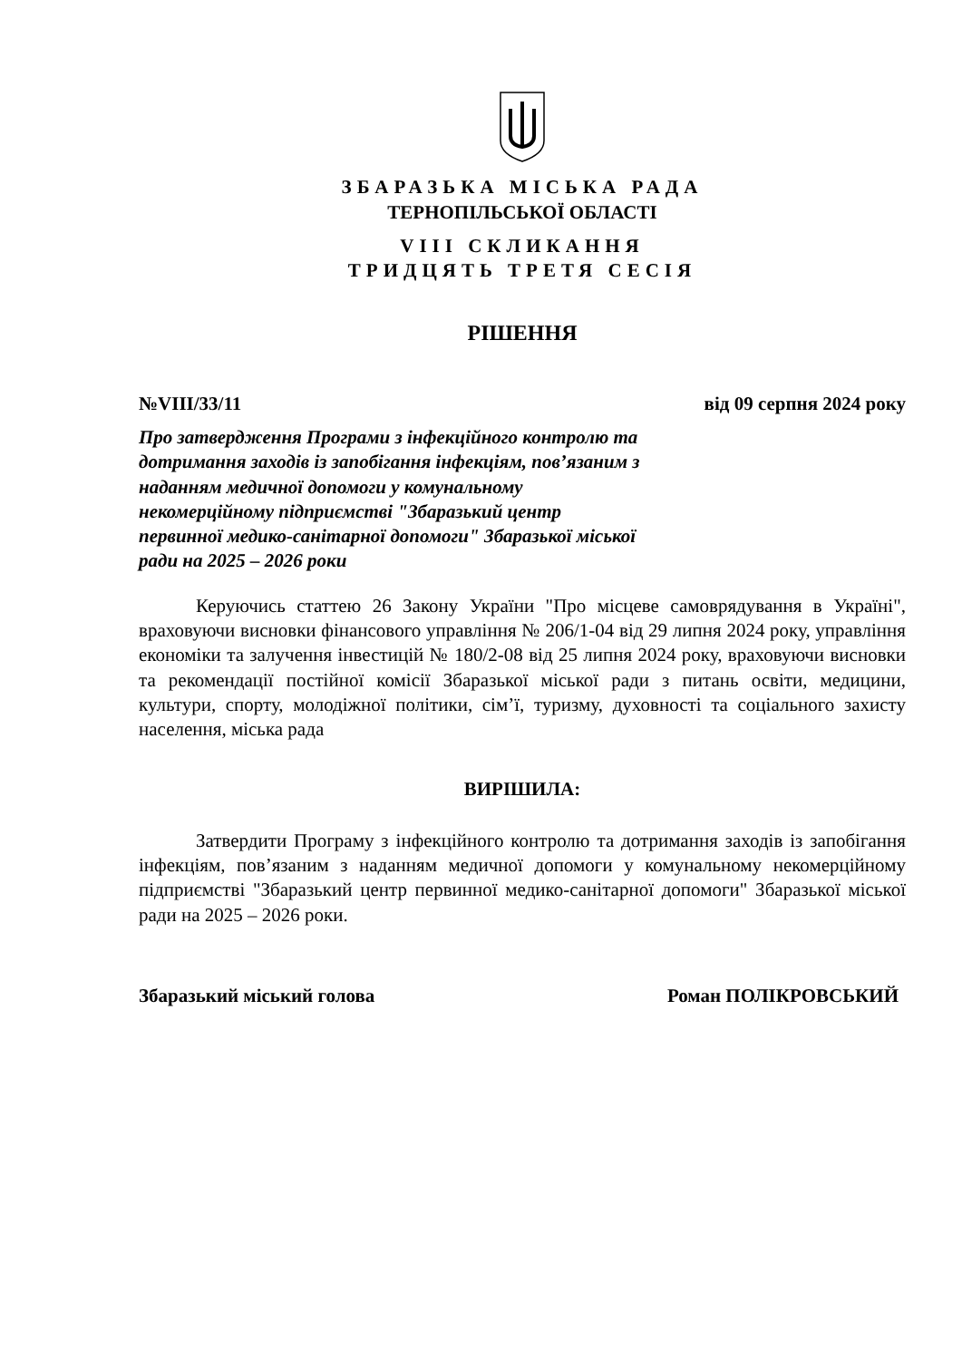ЗБАРАЗЬКА МІСЬКА РАДА
ТЕРНОПІЛЬСЬКОЇ ОБЛАСТІ
VIII СКЛИКАННЯ
ТРИДЦЯТЬ ТРЕТЯ СЕСІЯ
РІШЕННЯ
№VIII/33/11 від 09 серпня 2024 року
Про затвердження Програми з інфекційного контролю та дотримання заходів із запобігання інфекціям, пов’язаним з наданням медичної допомоги у комунальному некомерційному підприємстві "Збаразький центр первинної медико-санітарної допомоги" Збаразької міської ради на 2025 – 2026 роки
Керуючись статтею 26 Закону України "Про місцеве самоврядування в Україні", враховуючи висновки фінансового управління № 206/1-04 від 29 липня 2024 року, управління економіки та залучення інвестицій № 180/2-08 від 25 липня 2024 року, враховуючи висновки та рекомендації постійної комісії Збаразької міської ради з питань освіти, медицини, культури, спорту, молодіжної політики, сім’ї, туризму, духовності та соціального захисту населення, міська рада
ВИРІШИЛА:
Затвердити Програму з інфекційного контролю та дотримання заходів із запобігання інфекціям, пов’язаним з наданням медичної допомоги у комунальному некомерційному підприємстві "Збаразький центр первинної медико-санітарної допомоги" Збаразької міської ради на 2025 – 2026 роки.
Збаразький міський голова Роман ПОЛІКРОВСЬКИЙ